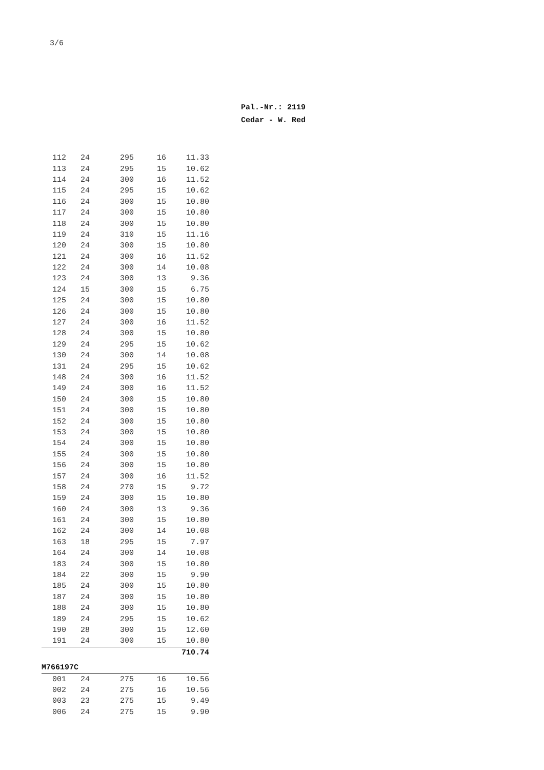3/6
Pal.-Nr.: 2119
Cedar - W. Red
| 112 | 24 | 295 | 16 | 11.33 |
| 113 | 24 | 295 | 15 | 10.62 |
| 114 | 24 | 300 | 16 | 11.52 |
| 115 | 24 | 295 | 15 | 10.62 |
| 116 | 24 | 300 | 15 | 10.80 |
| 117 | 24 | 300 | 15 | 10.80 |
| 118 | 24 | 300 | 15 | 10.80 |
| 119 | 24 | 310 | 15 | 11.16 |
| 120 | 24 | 300 | 15 | 10.80 |
| 121 | 24 | 300 | 16 | 11.52 |
| 122 | 24 | 300 | 14 | 10.08 |
| 123 | 24 | 300 | 13 | 9.36 |
| 124 | 15 | 300 | 15 | 6.75 |
| 125 | 24 | 300 | 15 | 10.80 |
| 126 | 24 | 300 | 15 | 10.80 |
| 127 | 24 | 300 | 16 | 11.52 |
| 128 | 24 | 300 | 15 | 10.80 |
| 129 | 24 | 295 | 15 | 10.62 |
| 130 | 24 | 300 | 14 | 10.08 |
| 131 | 24 | 295 | 15 | 10.62 |
| 148 | 24 | 300 | 16 | 11.52 |
| 149 | 24 | 300 | 16 | 11.52 |
| 150 | 24 | 300 | 15 | 10.80 |
| 151 | 24 | 300 | 15 | 10.80 |
| 152 | 24 | 300 | 15 | 10.80 |
| 153 | 24 | 300 | 15 | 10.80 |
| 154 | 24 | 300 | 15 | 10.80 |
| 155 | 24 | 300 | 15 | 10.80 |
| 156 | 24 | 300 | 15 | 10.80 |
| 157 | 24 | 300 | 16 | 11.52 |
| 158 | 24 | 270 | 15 | 9.72 |
| 159 | 24 | 300 | 15 | 10.80 |
| 160 | 24 | 300 | 13 | 9.36 |
| 161 | 24 | 300 | 15 | 10.80 |
| 162 | 24 | 300 | 14 | 10.08 |
| 163 | 18 | 295 | 15 | 7.97 |
| 164 | 24 | 300 | 14 | 10.08 |
| 183 | 24 | 300 | 15 | 10.80 |
| 184 | 22 | 300 | 15 | 9.90 |
| 185 | 24 | 300 | 15 | 10.80 |
| 187 | 24 | 300 | 15 | 10.80 |
| 188 | 24 | 300 | 15 | 10.80 |
| 189 | 24 | 295 | 15 | 10.62 |
| 190 | 28 | 300 | 15 | 12.60 |
| 191 | 24 | 300 | 15 | 10.80 |
| | | | | 710.74 |
| M766197C | | | | |
| 001 | 24 | 275 | 16 | 10.56 |
| 002 | 24 | 275 | 16 | 10.56 |
| 003 | 23 | 275 | 15 | 9.49 |
| 006 | 24 | 275 | 15 | 9.90 |